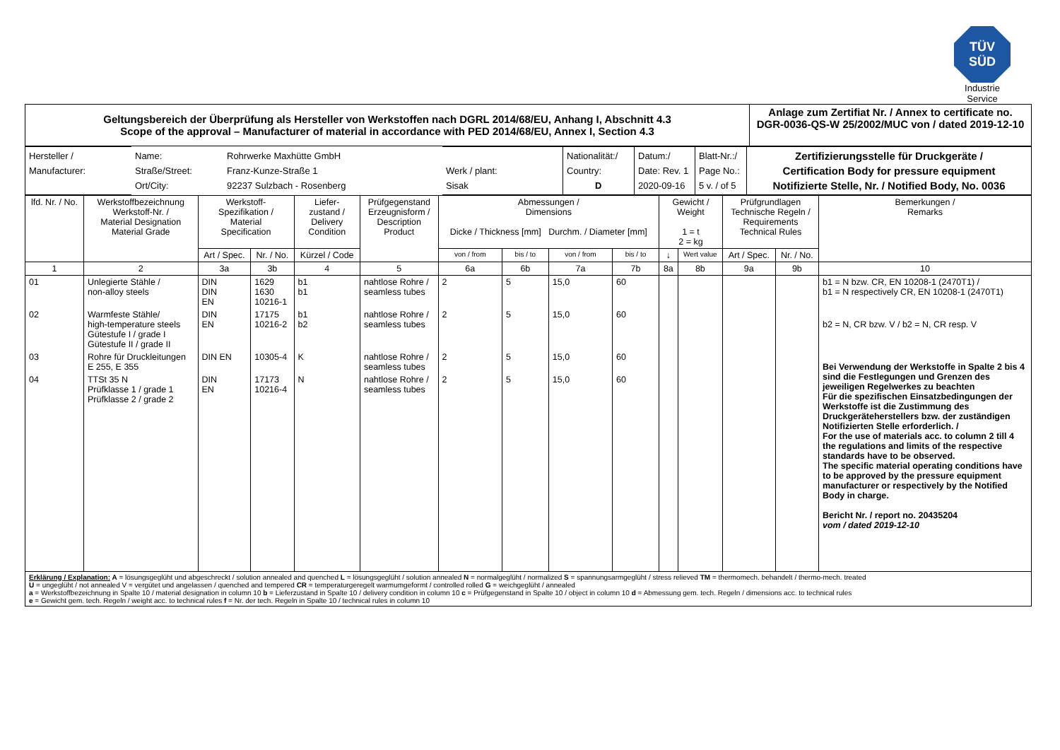TÜV
SÜD
Industrie Service
| Geltungsbereich der Überprüfung als Hersteller von Werkstoffen nach DGRL 2014/68/EU, Anhang I, Abschnitt 4.3 Scope of the approval – Manufacturer of material in accordance with PED 2014/68/EU, Annex I, Section 4.3 | Anlage zum Zertifiat Nr. / Annex to certificate no. DGR-0036-QS-W 25/2002/MUC von / dated 2019-12-10 |
| Hersteller / Manufacturer: | Name: Straße/Street: Ort/City: | Rohrwerke Maxhütte GmbH Franz-Kunze-Straße 1 92237 Sulzbach - Rosenberg | Werk / plant: Sisak | Nationalität:/ Country: D | Datum:/ Date: Rev. 1 2020-09-16 | Blatt-Nr.:/ Page No.: 5 v. / of 5 | Zertifizierungsstelle für Druckgeräte / Certification Body for pressure equipment Notifizierte Stelle, Nr. / Notified Body, No. 0036 |
| lfd. Nr. / No. | Werkstoffbezeichnung Werkstoff-Nr. / Material Designation Material Grade | Werkstoff- Spezifikation / Material Specification | | Liefer- zustand / Delivery Condition | Prüfgegenstand Erzeugnisform / Description Product | Abmessungen / Dimensions Dicke / Thickness [mm] Durchm. / Diameter [mm] | | | | Gewicht / Weight 1 = t 2 = kg | | Prüfgrundlagen Technische Regeln / Requirements Technical Rules | | Bemerkungen / Remarks |
| --- | --- | --- | --- | --- | --- | --- | --- | --- | --- | --- | --- | --- | --- | --- |
| | | Art / Spec. | Nr. / No. | Kürzel / Code | | von / from | bis / to | von / from | bis / to | ↓ | Wert value | Art / Spec. | Nr. / No. | |
| 1 | 2 | 3a | 3b | 4 | 5 | 6a | 6b | 7a | 7b | 8a | 8b | 9a | 9b | 10 |
| 01 | Unlegierte Stähle / non-alloy steels | DIN DIN EN | 1629 1630 10216-1 | b1 b1 | nahtlose Rohre / seamless tubes | 2 | 5 | 15,0 | 60 | | | | | b1 = N bzw. CR, EN 10208-1 (2470T1) / b1 = N respectively CR, EN 10208-1 (2470T1) |
| 02 | Warmfeste Stähle/ high-temperature steels Gütestufe I / grade I Gütestufe II / grade II | DIN EN | 17175 10216-2 | b1 b2 | nahtlose Rohre / seamless tubes | 2 | 5 | 15,0 | 60 | | | | | b2 = N, CR bzw. V / b2 = N, CR resp. V |
| 03 | Rohre für Druckleitungen E 255, E 355 | DIN EN | 10305-4 | K | nahtlose Rohre / seamless tubes | 2 | 5 | 15,0 | 60 | | | | | Bei Verwendung der Werkstoffe in Spalte 2 bis 4 sind die Festlegungen und Grenzen des jeweiligen Regelwerkes zu beachten Für die spezifischen Einsatzbedingungen der Werkstoffe ist die Zustimmung des Druckgeräteherstellers bzw. der zuständigen Notifizierten Stelle erforderlich. / For the use of materials acc. to column 2 till 4 the regulations and limits of the respective standards have to be observed. The specific material operating conditions have to be approved by the pressure equipment manufacturer or respectively by the Notified Body in charge. Bericht Nr. / report no. 20435204 vom / dated 2019-12-10 |
| 04 | TTSt 35 N Prüfklasse 1 / grade 1 Prüfklasse 2 / grade 2 | DIN EN | 17173 10216-4 | N | nahtlose Rohre / seamless tubes | 2 | 5 | 15,0 | 60 | | | | | |
| Erklärung / Explanation: A = lösungsgeglüht und abgeschreckt / solution annealed and quenched L = lösungsgeglüht / solution annealed N = normalgeglüht / normalized S = spannungsarmgeglüht / stress relieved TM = thermomech. behandelt / thermo-mech. treated U = ungeglüht / not annealed V = vergütet und angelassen / quenched and tempered CR = temperaturgeregelt warmumgeformt / controlled rolled G = weichgeglüht / annealed a = Werkstoffbezeichnung in Spalte 10 / material designation in column 10 b = Lieferzustand in Spalte 10 / delivery condition in column 10 c = Prüfgegenstand in Spalte 10 / object in column 10 d = Abmessung gem. tech. Regeln / dimensions acc. to technical rules e = Gewicht gem. tech. Regeln / weight acc. to technical rules f = Nr. der tech. Regeln in Spalte 10 / technical rules in column 10 | | | | | | | | | | | | | | |